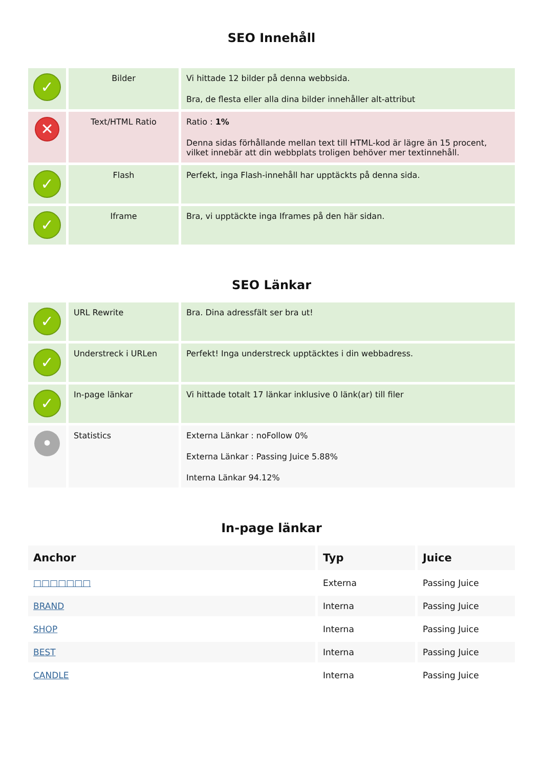SEO Innehåll
| ✓ | Bilder | Vi hittade 12 bilder på denna webbsida. Bra, de flesta eller alla dina bilder innehåller alt-attribut |
| ✕ | Text/HTML Ratio | Ratio : 1% Denna sidas förhållande mellan text till HTML-kod är lägre än 15 procent, vilket innebär att din webbplats troligen behöver mer textinnehåll. |
| ✓ | Flash | Perfekt, inga Flash-innehåll har upptäckts på denna sida. |
| ✓ | Iframe | Bra, vi upptäckte inga Iframes på den här sidan. |
SEO Länkar
| ✓ | URL Rewrite | Bra. Dina adressfält ser bra ut! |
| ✓ | Understreck i URLen | Perfekt! Inga understreck upptäcktes i din webbadress. |
| ✓ | In-page länkar | Vi hittade totalt 17 länkar inklusive 0 länk(ar) till filer |
| • | Statistics | Externa Länkar : noFollow 0% Externa Länkar : Passing Juice 5.88% Interna Länkar 94.12% |
In-page länkar
| Anchor | Typ | Juice |
| --- | --- | --- |
| □□□□□□□ | Externa | Passing Juice |
| BRAND | Interna | Passing Juice |
| SHOP | Interna | Passing Juice |
| BEST | Interna | Passing Juice |
| CANDLE | Interna | Passing Juice |